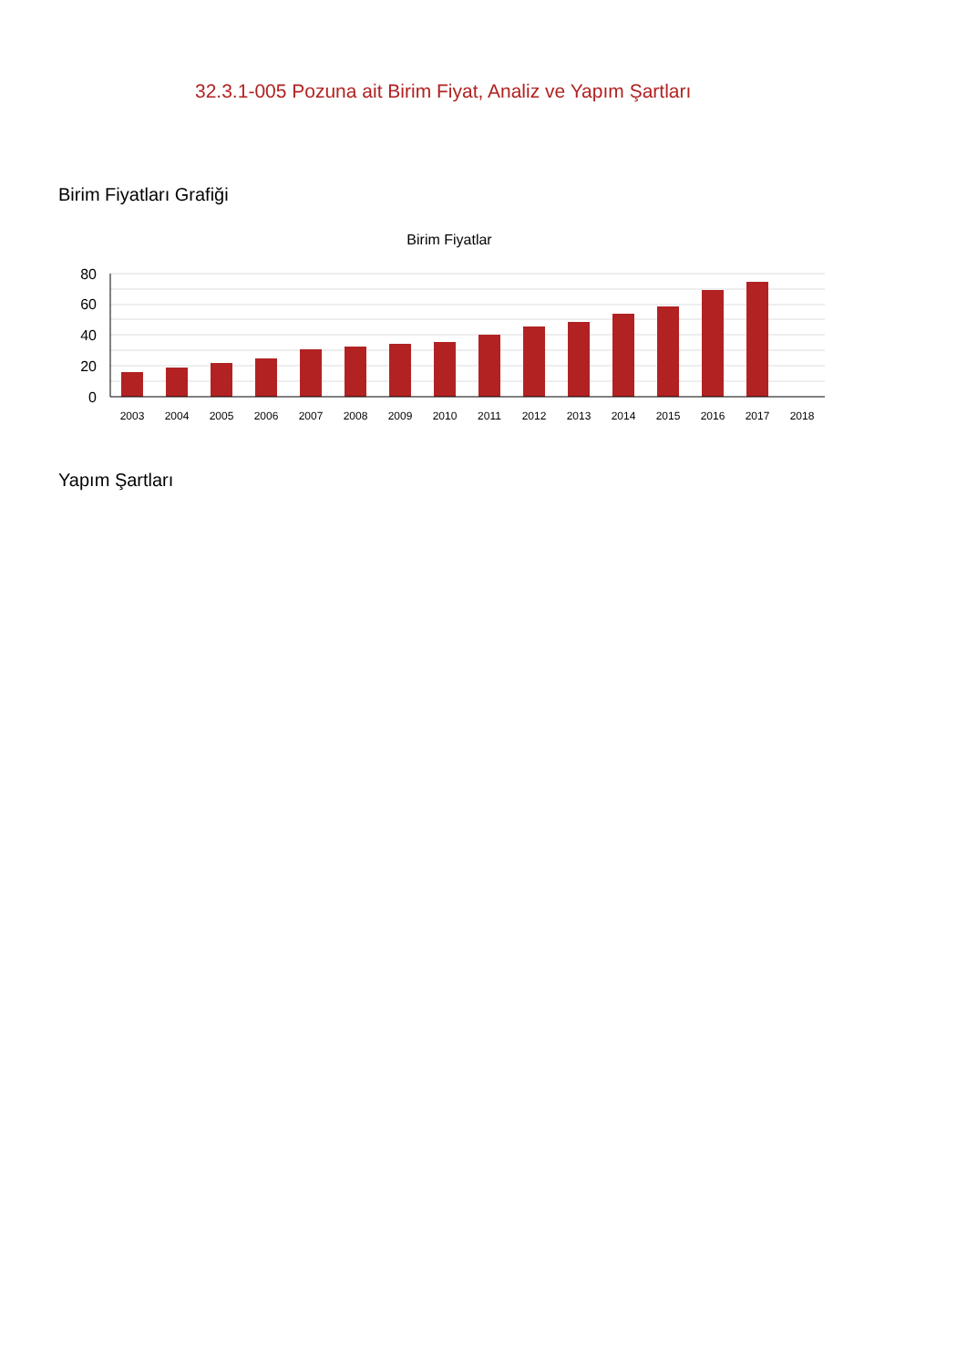32.3.1-005 Pozuna ait Birim Fiyat, Analiz ve Yapım Şartları
Birim Fiyatları Grafiği
Birim Fiyatlar
80
60
40
20
0
2003
2004
2005
2006
2007
2008
2009
2010
2011
2012
2013
2014
2015
2016
2017
2018
Yapım Şartları